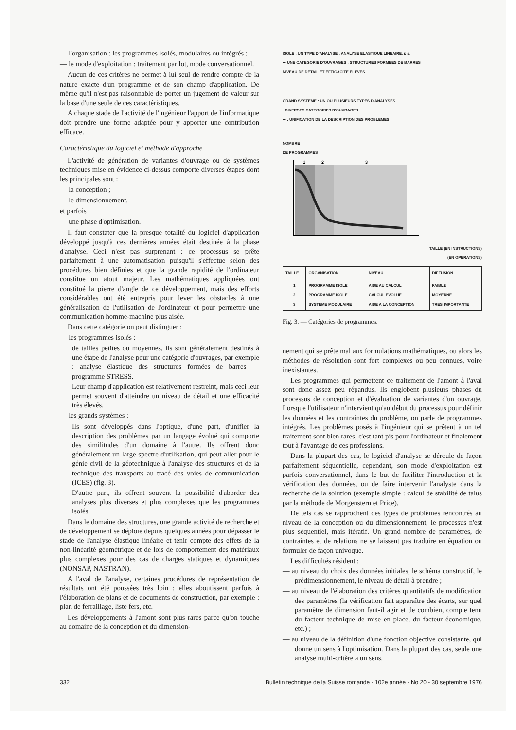— l'organisation : les programmes isolés, modulaires ou intégrés ;
— le mode d'exploitation : traitement par lot, mode conversationnel.
Aucun de ces critères ne permet à lui seul de rendre compte de la nature exacte d'un programme et de son champ d'application. De même qu'il n'est pas raisonnable de porter un jugement de valeur sur la base d'une seule de ces caractéristiques.
A chaque stade de l'activité de l'ingénieur l'apport de l'informatique doit prendre une forme adaptée pour y apporter une contribution efficace.
Caractéristique du logiciel et méthode d'approche
L'activité de génération de variantes d'ouvrage ou de systèmes techniques mise en évidence ci-dessus comporte diverses étapes dont les principales sont :
— la conception ;
— le dimensionnement,
et parfois
— une phase d'optimisation.
Il faut constater que la presque totalité du logiciel d'application développé jusqu'à ces dernières années était destinée à la phase d'analyse. Ceci n'est pas surprenant : ce processus se prête parfaitement à une automatisation puisqu'il s'effectue selon des procédures bien définies et que la grande rapidité de l'ordinateur constitue un atout majeur. Les mathématiques appliquées ont constitué la pierre d'angle de ce développement, mais des efforts considérables ont été entrepris pour lever les obstacles à une généralisation de l'utilisation de l'ordinateur et pour permettre une communication homme-machine plus aisée.
Dans cette catégorie on peut distinguer :
— les programmes isolés :
de tailles petites ou moyennes, ils sont généralement destinés à une étape de l'analyse pour une catégorie d'ouvrages, par exemple : analyse élastique des structures formées de barres — programme STRESS.
Leur champ d'application est relativement restreint, mais ceci leur permet souvent d'atteindre un niveau de détail et une efficacité très élevés.
— les grands systèmes :
Ils sont développés dans l'optique, d'une part, d'unifier la description des problèmes par un langage évolué qui comporte des similitudes d'un domaine à l'autre. Ils offrent donc généralement un large spectre d'utilisation, qui peut aller pour le génie civil de la géotechnique à l'analyse des structures et de la technique des transports au tracé des voies de communication (ICES) (fig. 3).
D'autre part, ils offrent souvent la possibilité d'aborder des analyses plus diverses et plus complexes que les programmes isolés.
Dans le domaine des structures, une grande activité de recherche et de développement se déploie depuis quelques années pour dépasser le stade de l'analyse élastique linéaire et tenir compte des effets de la non-linéarité géométrique et de lois de comportement des matériaux plus complexes pour des cas de charges statiques et dynamiques (NONSAP, NASTRAN).
A l'aval de l'analyse, certaines procédures de représentation de résultats ont été poussées très loin ; elles aboutissent parfois à l'élaboration de plans et de documents de construction, par exemple : plan de ferraillage, liste fers, etc.
Les développements à l'amont sont plus rares parce qu'on touche au domaine de la conception et du dimension-
ISOLE : UN TYPE D'ANALYSE : ANALYSE ELASTIQUE LINEAIRE, p.e.
⇛ UNE CATEGORIE D'OUVRAGES : STRUCTURES FORMEES DE BARRES
NIVEAU DE DETAIL ET EFFICACITE ELEVES
GRAND SYSTEME : UN OU PLUSIEURS TYPES D'ANALYSES
: DIVERSES CATEGORIES D'OUVRAGES
⇛ : UNIFICATION DE LA DESCRIPTION DES PROBLEMES
NOMBRE
DE PROGRAMMES
1
2
3
TAILLE (EN INSTRUCTIONS)
(EN OPERATIONS)
| TAILLE | ORGANISATION | NIVEAU | DIFFUSION |
| --- | --- | --- | --- |
| 1 2 3 | PROGRAMME ISOLE PROGRAMME ISOLE SYSTEME MODULAIRE | AIDE AU CALCUL CALCUL EVOLUE AIDE A LA CONCEPTION | FAIBLE MOYENNE TRES IMPORTANTE |
Fig. 3. — Catégories de programmes.
nement qui se prête mal aux formulations mathématiques, ou alors les méthodes de résolution sont fort complexes ou peu connues, voire inexistantes.
Les programmes qui permettent ce traitement de l'amont à l'aval sont donc assez peu répandus. Ils englobent plusieurs phases du processus de conception et d'évaluation de variantes d'un ouvrage. Lorsque l'utilisateur n'intervient qu'au début du processus pour définir les données et les contraintes du problème, on parle de programmes intégrés. Les problèmes posés à l'ingénieur qui se prêtent à un tel traitement sont bien rares, c'est tant pis pour l'ordinateur et finalement tout à l'avantage de ces professions.
Dans la plupart des cas, le logiciel d'analyse se déroule de façon parfaitement séquentielle, cependant, son mode d'exploitation est parfois conversationnel, dans le but de faciliter l'introduction et la vérification des données, ou de faire intervenir l'analyste dans la recherche de la solution (exemple simple : calcul de stabilité de talus par la méthode de Morgenstern et Price).
De tels cas se rapprochent des types de problèmes rencontrés au niveau de la conception ou du dimensionnement, le processus n'est plus séquentiel, mais itératif. Un grand nombre de paramètres, de contraintes et de relations ne se laissent pas traduire en équation ou formuler de façon univoque.
Les difficultés résident :
— au niveau du choix des données initiales, le schéma constructif, le prédimensionnement, le niveau de détail à prendre ;
— au niveau de l'élaboration des critères quantitatifs de modification des paramètres (la vérification fait apparaître des écarts, sur quel paramètre de dimension faut-il agir et de combien, compte tenu du facteur technique de mise en place, du facteur économique, etc.) ;
— au niveau de la définition d'une fonction objective consistante, qui donne un sens à l'optimisation. Dans la plupart des cas, seule une analyse multi-critère a un sens.
332 Bulletin technique de la Suisse romande - 102e année - No 20 - 30 septembre 1976